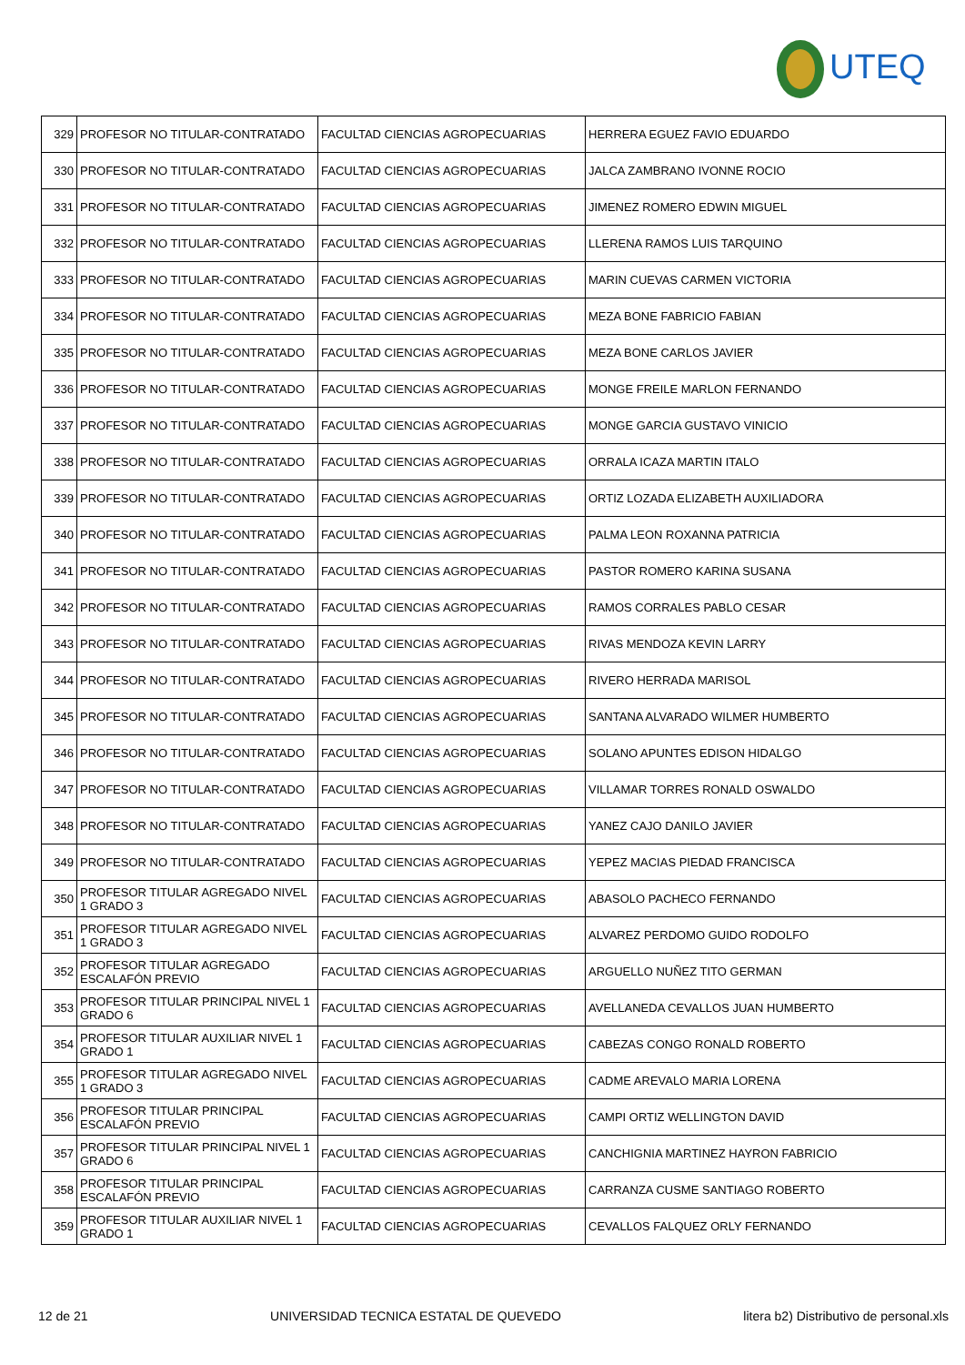UTEQ
| 329 | PROFESOR NO TITULAR-CONTRATADO | FACULTAD CIENCIAS AGROPECUARIAS | HERRERA EGUEZ FAVIO EDUARDO |
| 330 | PROFESOR NO TITULAR-CONTRATADO | FACULTAD CIENCIAS AGROPECUARIAS | JALCA ZAMBRANO IVONNE ROCIO |
| 331 | PROFESOR NO TITULAR-CONTRATADO | FACULTAD CIENCIAS AGROPECUARIAS | JIMENEZ ROMERO EDWIN MIGUEL |
| 332 | PROFESOR NO TITULAR-CONTRATADO | FACULTAD CIENCIAS AGROPECUARIAS | LLERENA RAMOS LUIS TARQUINO |
| 333 | PROFESOR NO TITULAR-CONTRATADO | FACULTAD CIENCIAS AGROPECUARIAS | MARIN CUEVAS CARMEN VICTORIA |
| 334 | PROFESOR NO TITULAR-CONTRATADO | FACULTAD CIENCIAS AGROPECUARIAS | MEZA BONE FABRICIO FABIAN |
| 335 | PROFESOR NO TITULAR-CONTRATADO | FACULTAD CIENCIAS AGROPECUARIAS | MEZA BONE CARLOS JAVIER |
| 336 | PROFESOR NO TITULAR-CONTRATADO | FACULTAD CIENCIAS AGROPECUARIAS | MONGE FREILE MARLON FERNANDO |
| 337 | PROFESOR NO TITULAR-CONTRATADO | FACULTAD CIENCIAS AGROPECUARIAS | MONGE GARCIA GUSTAVO VINICIO |
| 338 | PROFESOR NO TITULAR-CONTRATADO | FACULTAD CIENCIAS AGROPECUARIAS | ORRALA ICAZA MARTIN ITALO |
| 339 | PROFESOR NO TITULAR-CONTRATADO | FACULTAD CIENCIAS AGROPECUARIAS | ORTIZ LOZADA ELIZABETH AUXILIADORA |
| 340 | PROFESOR NO TITULAR-CONTRATADO | FACULTAD CIENCIAS AGROPECUARIAS | PALMA LEON ROXANNA PATRICIA |
| 341 | PROFESOR NO TITULAR-CONTRATADO | FACULTAD CIENCIAS AGROPECUARIAS | PASTOR ROMERO KARINA SUSANA |
| 342 | PROFESOR NO TITULAR-CONTRATADO | FACULTAD CIENCIAS AGROPECUARIAS | RAMOS CORRALES PABLO CESAR |
| 343 | PROFESOR NO TITULAR-CONTRATADO | FACULTAD CIENCIAS AGROPECUARIAS | RIVAS MENDOZA KEVIN LARRY |
| 344 | PROFESOR NO TITULAR-CONTRATADO | FACULTAD CIENCIAS AGROPECUARIAS | RIVERO HERRADA MARISOL |
| 345 | PROFESOR NO TITULAR-CONTRATADO | FACULTAD CIENCIAS AGROPECUARIAS | SANTANA ALVARADO WILMER HUMBERTO |
| 346 | PROFESOR NO TITULAR-CONTRATADO | FACULTAD CIENCIAS AGROPECUARIAS | SOLANO APUNTES EDISON HIDALGO |
| 347 | PROFESOR NO TITULAR-CONTRATADO | FACULTAD CIENCIAS AGROPECUARIAS | VILLAMAR TORRES RONALD OSWALDO |
| 348 | PROFESOR NO TITULAR-CONTRATADO | FACULTAD CIENCIAS AGROPECUARIAS | YANEZ CAJO DANILO JAVIER |
| 349 | PROFESOR NO TITULAR-CONTRATADO | FACULTAD CIENCIAS AGROPECUARIAS | YEPEZ MACIAS PIEDAD FRANCISCA |
| 350 | PROFESOR TITULAR AGREGADO NIVEL 1 GRADO 3 | FACULTAD CIENCIAS AGROPECUARIAS | ABASOLO PACHECO FERNANDO |
| 351 | PROFESOR TITULAR AGREGADO NIVEL 1 GRADO 3 | FACULTAD CIENCIAS AGROPECUARIAS | ALVAREZ PERDOMO GUIDO RODOLFO |
| 352 | PROFESOR TITULAR AGREGADO ESCALAFÓN PREVIO | FACULTAD CIENCIAS AGROPECUARIAS | ARGUELLO NUÑEZ TITO GERMAN |
| 353 | PROFESOR TITULAR PRINCIPAL NIVEL 1 GRADO 6 | FACULTAD CIENCIAS AGROPECUARIAS | AVELLANEDA CEVALLOS JUAN HUMBERTO |
| 354 | PROFESOR TITULAR AUXILIAR NIVEL 1 GRADO 1 | FACULTAD CIENCIAS AGROPECUARIAS | CABEZAS CONGO RONALD ROBERTO |
| 355 | PROFESOR TITULAR AGREGADO NIVEL 1 GRADO 3 | FACULTAD CIENCIAS AGROPECUARIAS | CADME AREVALO MARIA LORENA |
| 356 | PROFESOR TITULAR PRINCIPAL ESCALAFÓN PREVIO | FACULTAD CIENCIAS AGROPECUARIAS | CAMPI ORTIZ WELLINGTON DAVID |
| 357 | PROFESOR TITULAR PRINCIPAL NIVEL 1 GRADO 6 | FACULTAD CIENCIAS AGROPECUARIAS | CANCHIGNIA MARTINEZ HAYRON FABRICIO |
| 358 | PROFESOR TITULAR PRINCIPAL ESCALAFÓN PREVIO | FACULTAD CIENCIAS AGROPECUARIAS | CARRANZA CUSME SANTIAGO ROBERTO |
| 359 | PROFESOR TITULAR AUXILIAR NIVEL 1 GRADO 1 | FACULTAD CIENCIAS AGROPECUARIAS | CEVALLOS FALQUEZ ORLY FERNANDO |
12 de 21 UNIVERSIDAD TECNICA ESTATAL DE QUEVEDO litera b2) Distributivo de personal.xls